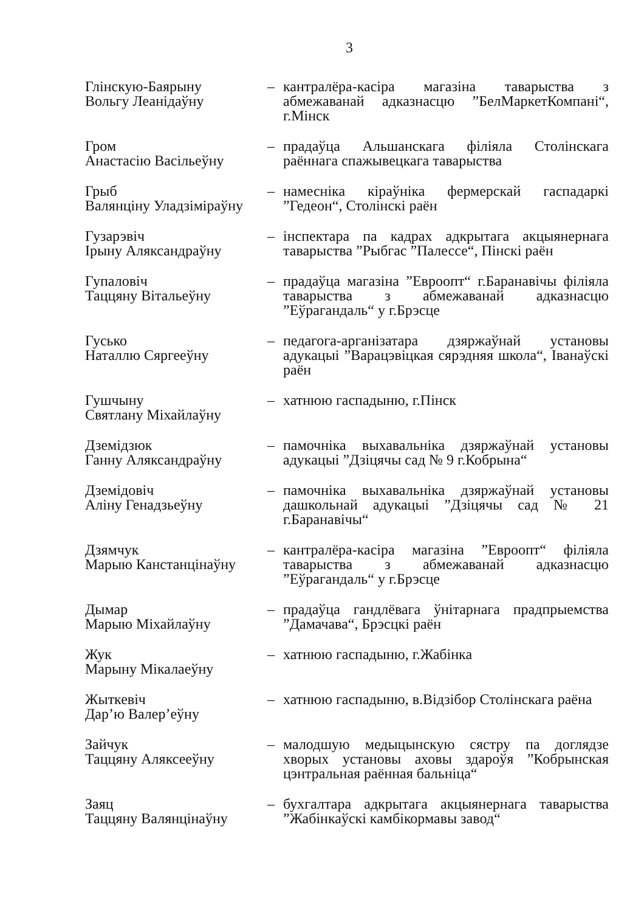3
| Глінскую-Баярыну Вольгу Леанідаўну | – | кантралёра-касіра магазіна таварыства з абмежаванай адказнасцю ”БелМаркетКомпані“, г.Мінск |
| Гром Анастасію Васільеўну | – | прадаўца Альшанскага філіяла Столінскага раённага спажывецкага таварыства |
| Грыб Валянціну Уладзіміраўну | – | намесніка кіраўніка фермерскай гаспадаркі ”Гедеон“, Столінскі раён |
| Гузарэвіч Ірыну Аляксандраўну | – | інспектара па кадрах адкрытага акцыянернага таварыства ”Рыбгас ”Палессе“, Пінскі раён |
| Гупаловіч Таццяну Вітальеўну | – | прадаўца магазіна ”Евроопт“ г.Баранавічы філіяла таварыства з абмежаванай адказнасцю ”Еўрагандаль“ у г.Брэсце |
| Гусько Наталлю Сяргееўну | – | педагога-арганізатара дзяржаўнай установы адукацыі ”Варацэвіцкая сярэдняя школа“, Іванаўскі раён |
| Гушчыну Святлану Міхайлаўну | – | хатнюю гаспадыню, г.Пінск |
| Дземідзюк Ганну Аляксандраўну | – | памочніка выхавальніка дзяржаўнай установы адукацыі ”Дзіцячы сад № 9 г.Кобрына“ |
| Дземідовіч Аліну Генадзьеўну | – | памочніка выхавальніка дзяржаўнай установы дашкольнай адукацыі ”Дзіцячы сад № 21 г.Баранавічы“ |
| Дзямчук Марыю Канстанцінаўну | – | кантралёра-касіра магазіна ”Евроопт“ філіяла таварыства з абмежаванай адказнасцю ”Еўрагандаль“ у г.Брэсце |
| Дымар Марыю Міхайлаўну | – | прадаўца гандлёвага ўнітарнага прадпрыемства ”Дамачава“, Брэсцкі раён |
| Жук Марыну Мікалаеўну | – | хатнюю гаспадыню, г.Жабінка |
| Жыткевіч Дар’ю Валер’еўну | – | хатнюю гаспадыню, в.Відзібор Столінскага раёна |
| Зайчук Таццяну Аляксееўну | – | малодшую медыцынскую сястру па доглядзе хворых установы аховы здароўя ”Кобрынская цэнтральная раённая бальніца“ |
| Заяц Таццяну Валянцінаўну | – | бухгалтара адкрытага акцыянернага таварыства ”Жабінкаўскі камбікормавы завод“ |